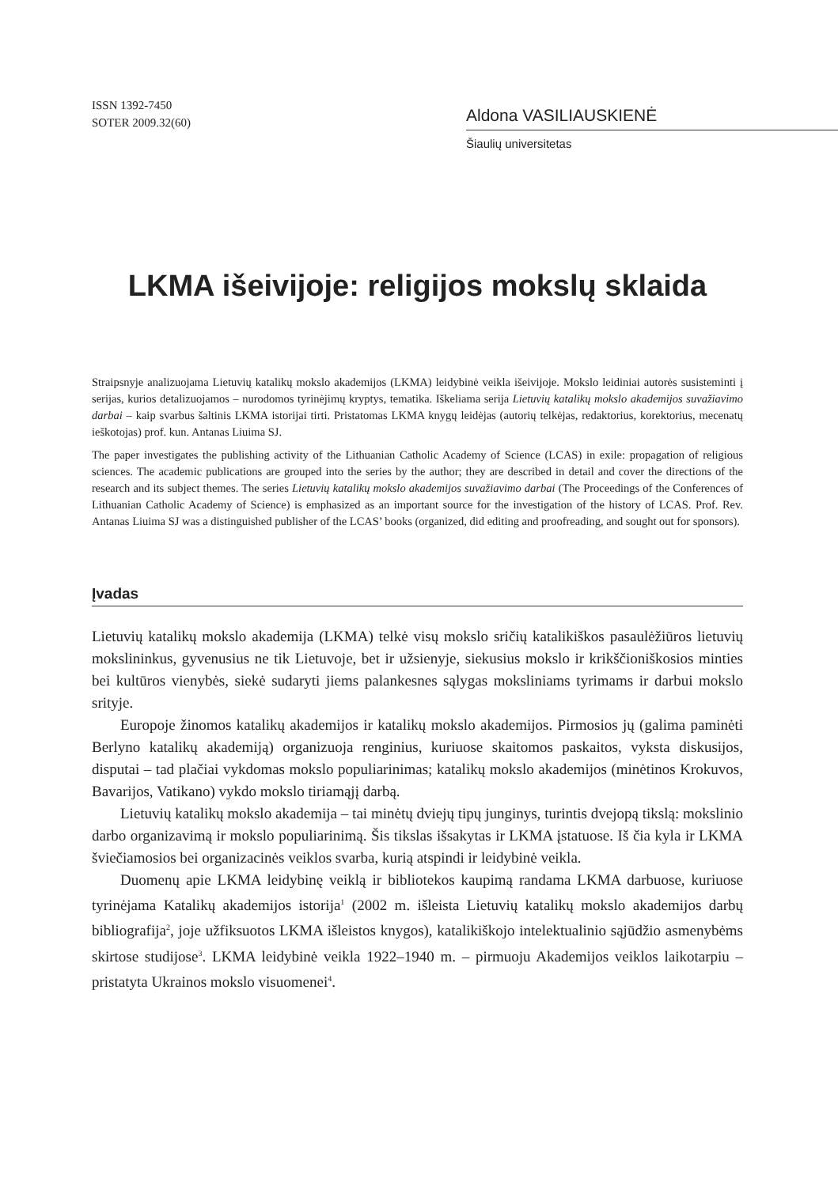ISSN 1392-7450
SOTER 2009.32(60)
Aldona VASILIAUSKIENĖ
Šiaulių universitetas
LKMA išeivijoje: religijos mokslų sklaida
Straipsnyje analizuojama Lietuvių katalikų mokslo akademijos (LKMA) leidybinė veikla išeivijoje. Mokslo leidiniai autorės susisteminti į serijas, kurios detalizuojamos – nurodomos tyrinėjimų kryptys, tematika. Iškeliama serija Lietuvių katalikų mokslo akademijos suvažiavimo darbai – kaip svarbus šaltinis LKMA istorijai tirti. Pristatomas LKMA knygų leidėjas (autorių telkėjas, redaktorius, korektorius, mecenatų ieškotojas) prof. kun. Antanas Liuima SJ.
The paper investigates the publishing activity of the Lithuanian Catholic Academy of Science (LCAS) in exile: propagation of religious sciences. The academic publications are grouped into the series by the author; they are described in detail and cover the directions of the research and its subject themes. The series Lietuvių katalikų mokslo akademijos suvažiavimo darbai (The Proceedings of the Conferences of Lithuanian Catholic Academy of Science) is emphasized as an important source for the investigation of the history of LCAS. Prof. Rev. Antanas Liuima SJ was a distinguished publisher of the LCAS’ books (organized, did editing and proofreading, and sought out for sponsors).
Įvadas
Lietuvių katalikų mokslo akademija (LKMA) telkė visų mokslo sričių katalikiškos pasaulėžiūros lietuvių mokslininkus, gyvenusius ne tik Lietuvoje, bet ir užsienyje, siekusius mokslo ir krikščioniškosios minties bei kultūros vienybės, siekė sudaryti jiems palankesnes sąlygas moksliniams tyrimams ir darbui mokslo srityje.
Europoje žinomos katalikų akademijos ir katalikų mokslo akademijos. Pirmosios jų (galima paminėti Berlyno katalikų akademiją) organizuoja renginius, kuriuose skaitomos paskaitos, vyksta diskusijos, disputai – tad plačiai vykdomas mokslo populiarinimas; katalikų mokslo akademijos (minėtinos Krokuvos, Bavarijos, Vatikano) vykdo mokslo tiriamąjį darbą.
Lietuvių katalikų mokslo akademija – tai minėtų dviejų tipų junginys, turintis dvejopą tikslą: mokslinio darbo organizavimą ir mokslo populiarinimą. Šis tikslas išsakytas ir LKMA įstatuose. Iš čia kyla ir LKMA šviečiamosios bei organizacinės veiklos svarba, kurią atspindi ir leidybinė veikla.
Duomenų apie LKMA leidybinę veiklą ir bibliotekos kaupimą randama LKMA darbuose, kuriuose tyrinėjama Katalikų akademijos istorija<sup>1</sup> (2002 m. išleista Lietuvių katalikų mokslo akademijos darbų bibliografija<sup>2</sup>, joje užfiksuotos LKMA išleistos knygos), katalikiškojo intelektualinio sąjūdžio asmenybėms skirtose studijose<sup>3</sup>. LKMA leidybinė veikla 1922–1940 m. – pirmuoju Akademijos veiklos laikotarpiu – pristatyta Ukrainos mokslo visuomenei<sup>4</sup>.